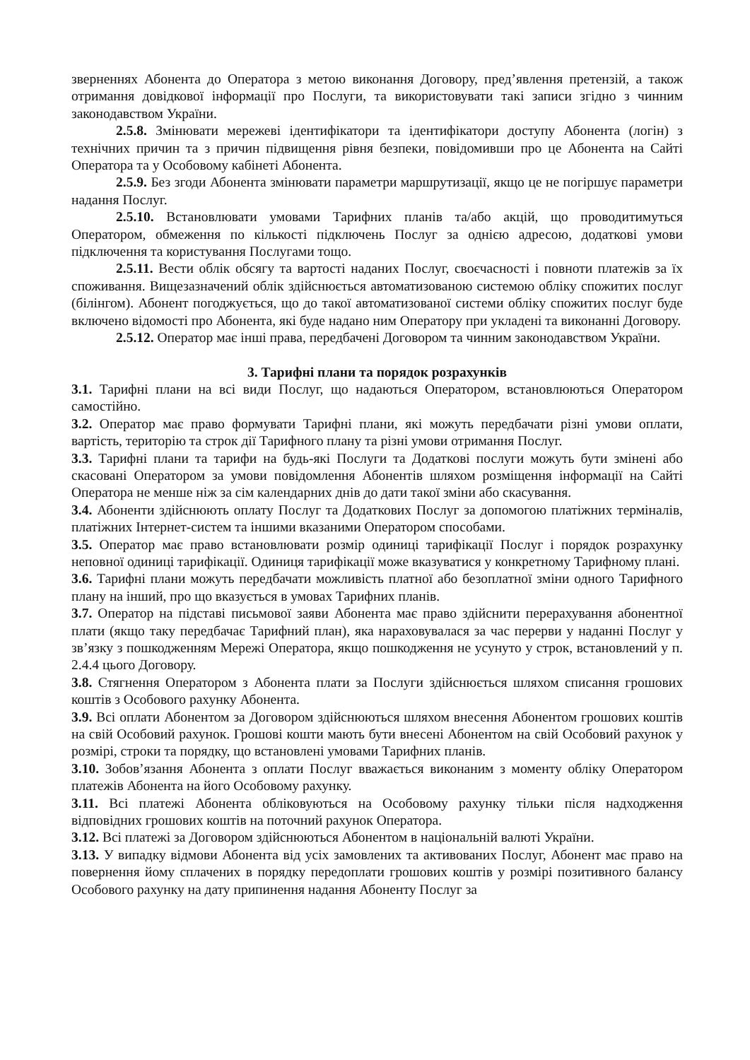зверненнях Абонента до Оператора з метою виконання Договору, пред’явлення претензій, а також отримання довідкової інформації про Послуги, та використовувати такі записи згідно з чинним законодавством України.
2.5.8. Змінювати мережеві ідентифікатори та ідентифікатори доступу Абонента (логін) з технічних причин та з причин підвищення рівня безпеки, повідомивши про це Абонента на Сайті Оператора та у Особовому кабінеті Абонента.
2.5.9. Без згоди Абонента змінювати параметри маршрутизації, якщо це не погіршує параметри надання Послуг.
2.5.10. Встановлювати умовами Тарифних планів та/або акцій, що проводитимуться Оператором, обмеження по кількості підключень Послуг за однією адресою, додаткові умови підключення та користування Послугами тощо.
2.5.11. Вести облік обсягу та вартості наданих Послуг, своєчасності і повноти платежів за їх споживання. Вищезазначений облік здійснюється автоматизованою системою обліку спожитих послуг (білінгом). Абонент погоджується, що до такої автоматизованої системи обліку спожитих послуг буде включено відомості про Абонента, які буде надано ним Оператору при укладені та виконанні Договору.
2.5.12. Оператор має інші права, передбачені Договором та чинним законодавством України.
3. Тарифні плани та порядок розрахунків
3.1. Тарифні плани на всі види Послуг, що надаються Оператором, встановлюються Оператором самостійно.
3.2. Оператор має право формувати Тарифні плани, які можуть передбачати різні умови оплати, вартість, територію та строк дії Тарифного плану та різні умови отримання Послуг.
3.3. Тарифні плани та тарифи на будь-які Послуги та Додаткові послуги можуть бути змінені або скасовані Оператором за умови повідомлення Абонентів шляхом розміщення інформації на Сайті Оператора не менше ніж за сім календарних днів до дати такої зміни або скасування.
3.4. Абоненти здійснюють оплату Послуг та Додаткових Послуг за допомогою платіжних терміналів, платіжних Інтернет-систем та іншими вказаними Оператором способами.
3.5. Оператор має право встановлювати розмір одиниці тарифікації Послуг і порядок розрахунку неповної одиниці тарифікації. Одиниця тарифікації може вказуватися у конкретному Тарифному плані.
3.6. Тарифні плани можуть передбачати можливість платної або безоплатної зміни одного Тарифного плану на інший, про що вказується в умовах Тарифних планів.
3.7. Оператор на підставі письмової заяви Абонента має право здійснити перерахування абонентної плати (якщо таку передбачає Тарифний план), яка нараховувалася за час перерви у наданні Послуг у зв’язку з пошкодженням Мережі Оператора, якщо пошкодження не усунуто у строк, встановлений у п. 2.4.4 цього Договору.
3.8. Стягнення Оператором з Абонента плати за Послуги здійснюється шляхом списання грошових коштів з Особового рахунку Абонента.
3.9. Всі оплати Абонентом за Договором здійснюються шляхом внесення Абонентом грошових коштів на свій Особовий рахунок. Грошові кошти мають бути внесені Абонентом на свій Особовий рахунок у розмірі, строки та порядку, що встановлені умовами Тарифних планів.
3.10. Зобов’язання Абонента з оплати Послуг вважається виконаним з моменту обліку Оператором платежів Абонента на його Особовому рахунку.
3.11. Всі платежі Абонента обліковуються на Особовому рахунку тільки після надходження відповідних грошових коштів на поточний рахунок Оператора.
3.12. Всі платежі за Договором здійснюються Абонентом в національній валюті України.
3.13. У випадку відмови Абонента від усіх замовлених та активованих Послуг, Абонент має право на повернення йому сплачених в порядку передоплати грошових коштів у розмірі позитивного балансу Особового рахунку на дату припинення надання Абоненту Послуг за